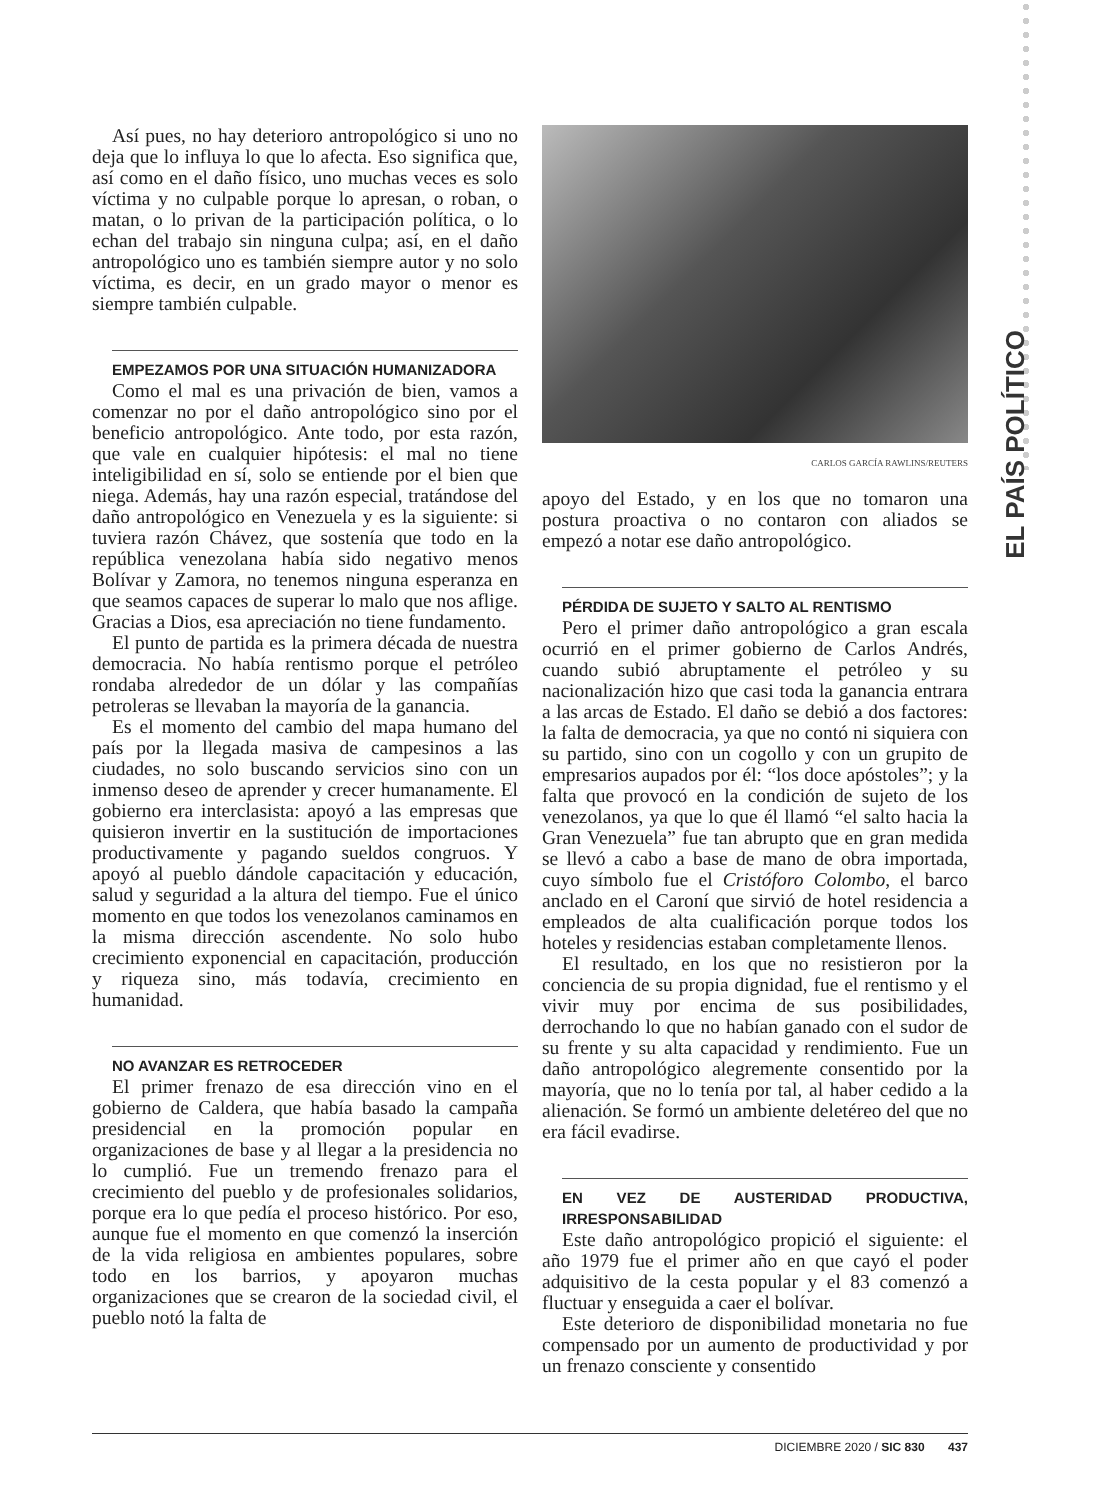EL PAÍS POLÍTICO
Así pues, no hay deterioro antropológico si uno no deja que lo influya lo que lo afecta. Eso significa que, así como en el daño físico, uno muchas veces es solo víctima y no culpable porque lo apresan, o roban, o matan, o lo privan de la participación política, o lo echan del trabajo sin ninguna culpa; así, en el daño antropológico uno es también siempre autor y no solo víctima, es decir, en un grado mayor o menor es siempre también culpable.
EMPEZAMOS POR UNA SITUACIÓN HUMANIZADORA
Como el mal es una privación de bien, vamos a comenzar no por el daño antropológico sino por el beneficio antropológico. Ante todo, por esta razón, que vale en cualquier hipótesis: el mal no tiene inteligibilidad en sí, solo se entiende por el bien que niega. Además, hay una razón especial, tratándose del daño antropológico en Venezuela y es la siguiente: si tuviera razón Chávez, que sostenía que todo en la república venezolana había sido negativo menos Bolívar y Zamora, no tenemos ninguna esperanza en que seamos capaces de superar lo malo que nos aflige. Gracias a Dios, esa apreciación no tiene fundamento.
El punto de partida es la primera década de nuestra democracia. No había rentismo porque el petróleo rondaba alrededor de un dólar y las compañías petroleras se llevaban la mayoría de la ganancia.
Es el momento del cambio del mapa humano del país por la llegada masiva de campesinos a las ciudades, no solo buscando servicios sino con un inmenso deseo de aprender y crecer humanamente. El gobierno era interclasista: apoyó a las empresas que quisieron invertir en la sustitución de importaciones productivamente y pagando sueldos congruos. Y apoyó al pueblo dándole capacitación y educación, salud y seguridad a la altura del tiempo. Fue el único momento en que todos los venezolanos caminamos en la misma dirección ascendente. No solo hubo crecimiento exponencial en capacitación, producción y riqueza sino, más todavía, crecimiento en humanidad.
NO AVANZAR ES RETROCEDER
El primer frenazo de esa dirección vino en el gobierno de Caldera, que había basado la campaña presidencial en la promoción popular en organizaciones de base y al llegar a la presidencia no lo cumplió. Fue un tremendo frenazo para el crecimiento del pueblo y de profesionales solidarios, porque era lo que pedía el proceso histórico. Por eso, aunque fue el momento en que comenzó la inserción de la vida religiosa en ambientes populares, sobre todo en los barrios, y apoyaron muchas organizaciones que se crearon de la sociedad civil, el pueblo notó la falta de
CARLOS GARCÍA RAWLINS/REUTERS
apoyo del Estado, y en los que no tomaron una postura proactiva o no contaron con aliados se empezó a notar ese daño antropológico.
PÉRDIDA DE SUJETO Y SALTO AL RENTISMO
Pero el primer daño antropológico a gran escala ocurrió en el primer gobierno de Carlos Andrés, cuando subió abruptamente el petróleo y su nacionalización hizo que casi toda la ganancia entrara a las arcas de Estado. El daño se debió a dos factores: la falta de democracia, ya que no contó ni siquiera con su partido, sino con un cogollo y con un grupito de empresarios aupados por él: “los doce apóstoles”; y la falta que provocó en la condición de sujeto de los venezolanos, ya que lo que él llamó “el salto hacia la Gran Venezuela” fue tan abrupto que en gran medida se llevó a cabo a base de mano de obra importada, cuyo símbolo fue el Cristóforo Colombo, el barco anclado en el Caroní que sirvió de hotel residencia a empleados de alta cualificación porque todos los hoteles y residencias estaban completamente llenos.
El resultado, en los que no resistieron por la conciencia de su propia dignidad, fue el rentismo y el vivir muy por encima de sus posibilidades, derrochando lo que no habían ganado con el sudor de su frente y su alta capacidad y rendimiento. Fue un daño antropológico alegremente consentido por la mayoría, que no lo tenía por tal, al haber cedido a la alienación. Se formó un ambiente deletéreo del que no era fácil evadirse.
EN VEZ DE AUSTERIDAD PRODUCTIVA, IRRESPONSABILIDAD
Este daño antropológico propició el siguiente: el año 1979 fue el primer año en que cayó el poder adquisitivo de la cesta popular y el 83 comenzó a fluctuar y enseguida a caer el bolívar.
Este deterioro de disponibilidad monetaria no fue compensado por un aumento de productividad y por un frenazo consciente y consentido
DICIEMBRE 2020 / SIC 830 437